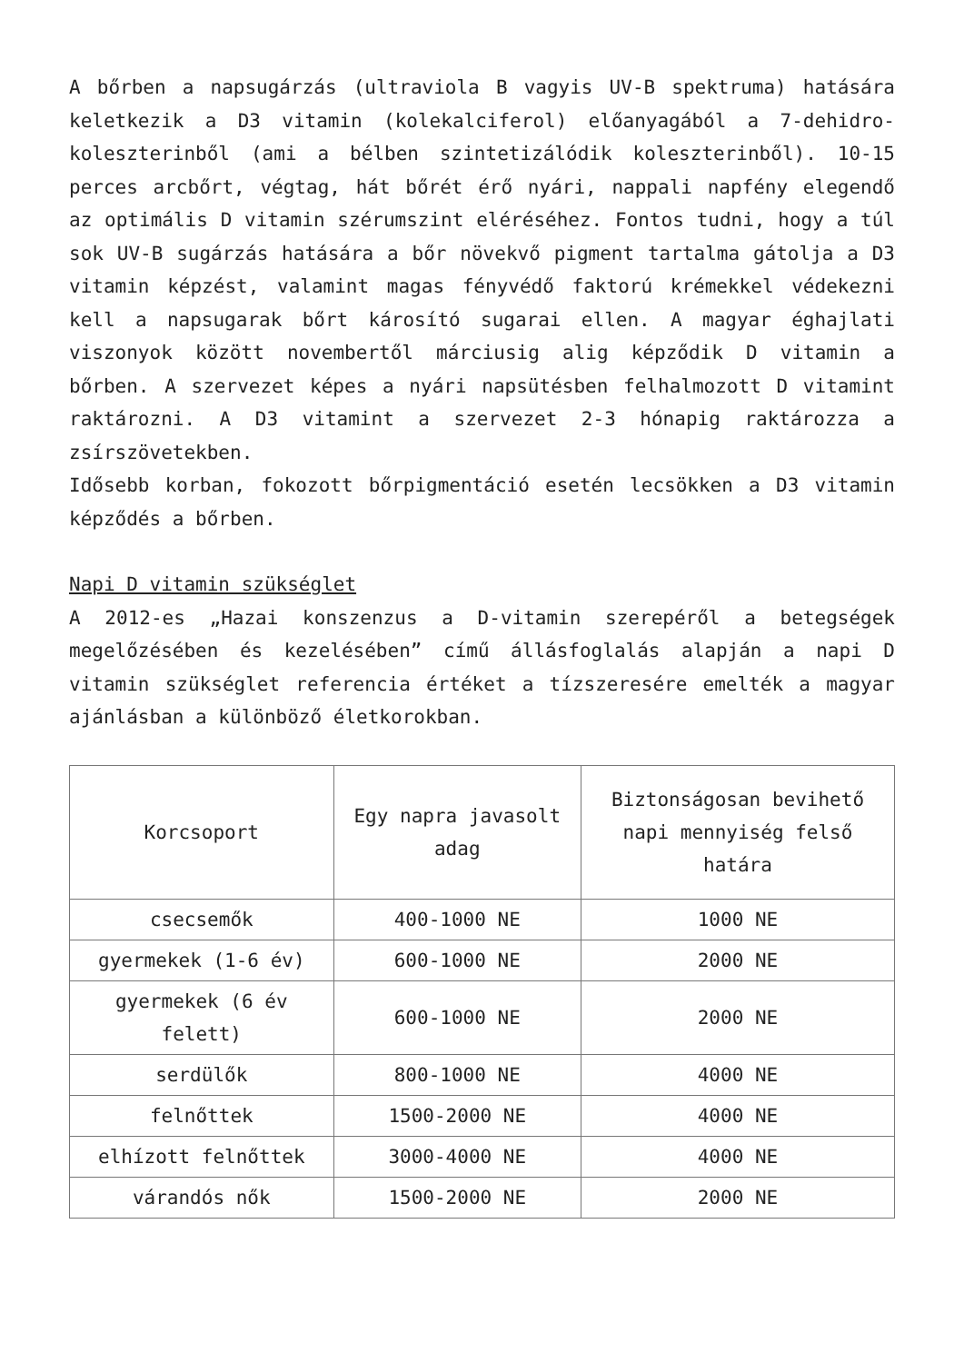A bőrben a napsugárzás (ultraviola B vagyis UV-B spektruma) hatására keletkezik a D3 vitamin (kolekalciferol) előanyagából a 7-dehidro-koleszterinből (ami a bélben szintetizálódik koleszterinből). 10-15 perces arcbőrt, végtag, hát bőrét érő nyári, nappali napfény elegendő az optimális D vitamin szérumszint eléréséhez. Fontos tudni, hogy a túl sok UV-B sugárzás hatására a bőr növekvő pigment tartalma gátolja a D3 vitamin képzést, valamint magas fényvédő faktorú krémekkel védekezni kell a napsugarak bőrt károsító sugarai ellen. A magyar éghajlati viszonyok között novembertől márciusig alig képződik D vitamin a bőrben. A szervezet képes a nyári napsütésben felhalmozott D vitamint raktározni. A D3 vitamint a szervezet 2-3 hónapig raktározza a zsírszövetekben.
Idősebb korban, fokozott bőrpigmentáció esetén lecsökken a D3 vitamin képződés a bőrben.
Napi D vitamin szükséglet
A 2012-es „Hazai konszenzus a D-vitamin szerepéről a betegségek megelőzésében és kezelésében” című állásfoglalás alapján a napi D vitamin szükséglet referencia értéket a tízszeresére emelték a magyar ajánlásban a különböző életkorokban.
| Korcsoport | Egy napra javasolt adag | Biztonságosan bevihető napi mennyiség felső határa |
| csecsemők | 400-1000 NE | 1000 NE |
| gyermekek (1-6 év) | 600-1000 NE | 2000 NE |
| gyermekek (6 év felett) | 600-1000 NE | 2000 NE |
| serdülők | 800-1000 NE | 4000 NE |
| felnőttek | 1500-2000 NE | 4000 NE |
| elhízott felnőttek | 3000-4000 NE | 4000 NE |
| várandós nők | 1500-2000 NE | 2000 NE |